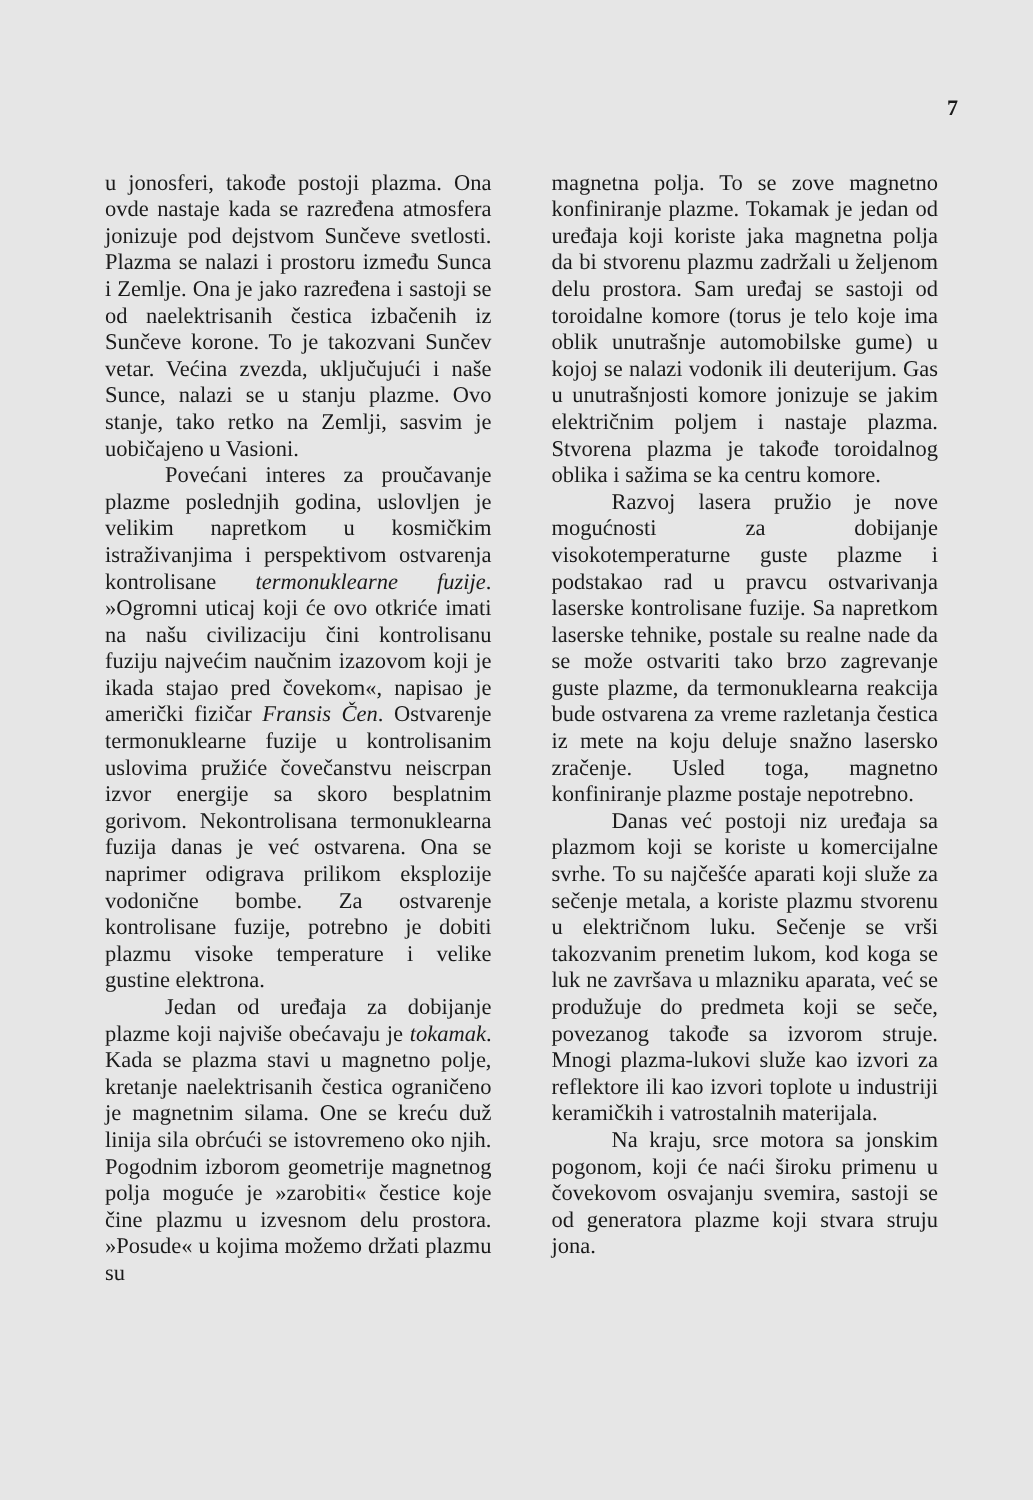7
u jonosferi, takođe postoji plazma. Ona ovde nastaje kada se razređena atmosfera jonizuje pod dejstvom Sunčeve svetlosti. Plazma se nalazi i prostoru između Sunca i Zemlje. Ona je jako razređena i sastoji se od naelektrisanih čestica izbačenih iz Sunčeve korone. To je takozvani Sunčev vetar. Većina zvezda, uključujući i naše Sunce, nalazi se u stanju plazme. Ovo stanje, tako retko na Zemlji, sasvim je uobičajeno u Vasioni.
Povećani interes za proučavanje plazme poslednjih godina, uslovljen je velikim napretkom u kosmičkim istraživanjima i perspektivom ostvarenja kontrolisane termonuklearne fuzije. »Ogromni uticaj koji će ovo otkriće imati na našu civilizaciju čini kontrolisanu fuziju najvećim naučnim izazovom koji je ikada stajao pred čovekom«, napisao je američki fizičar Fransis Čen. Ostvarenje termonuklearne fuzije u kontrolisanim uslovima pružiće čovečanstvu neiscrpan izvor energije sa skoro besplatnim gorivom. Nekontrolisana termonuklearna fuzija danas je već ostvarena. Ona se naprimer odigrava prilikom eksplozije vodonične bombe. Za ostvarenje kontrolisane fuzije, potrebno je dobiti plazmu visoke temperature i velike gustine elektrona.
Jedan od uređaja za dobijanje plazme koji najviše obećavaju je tokamak. Kada se plazma stavi u magnetno polje, kretanje naelektrisanih čestica ograničeno je magnetnim silama. One se kreću duž linija sila obrćući se istovremeno oko njih. Pogodnim izborom geometrije magnetnog polja moguće je »zarobiti« čestice koje čine plazmu u izvesnom delu prostora. »Posude« u kojima možemo držati plazmu su
magnetna polja. To se zove magnetno konfiniranje plazme. Tokamak je jedan od uređaja koji koriste jaka magnetna polja da bi stvorenu plazmu zadržali u željenom delu prostora. Sam uređaj se sastoji od toroidalne komore (torus je telo koje ima oblik unutrašnje automobilske gume) u kojoj se nalazi vodonik ili deuterijum. Gas u unutrašnjosti komore jonizuje se jakim električnim poljem i nastaje plazma. Stvorena plazma je takođe toroidalnog oblika i sažima se ka centru komore.
Razvoj lasera pružio je nove mogućnosti za dobijanje visokotemperaturne guste plazme i podstakao rad u pravcu ostvarivanja laserske kontrolisane fuzije. Sa napretkom laserske tehnike, postale su realne nade da se može ostvariti tako brzo zagrevanje guste plazme, da termonuklearna reakcija bude ostvarena za vreme razletanja čestica iz mete na koju deluje snažno lasersko zračenje. Usled toga, magnetno konfiniranje plazme postaje nepotrebno.
Danas već postoji niz uređaja sa plazmom koji se koriste u komercijalne svrhe. To su najčešće aparati koji služe za sečenje metala, a koriste plazmu stvorenu u električnom luku. Sečenje se vrši takozvanim prenetim lukom, kod koga se luk ne završava u mlazniku aparata, već se produžuje do predmeta koji se seče, povezanog takođe sa izvorom struje. Mnogi plazma-lukovi služe kao izvori za reflektore ili kao izvori toplote u industriji keramičkih i vatrostalnih materijala.
Na kraju, srce motora sa jonskim pogonom, koji će naći široku primenu u čovekovom osvajanju svemira, sastoji se od generatora plazme koji stvara struju jona.